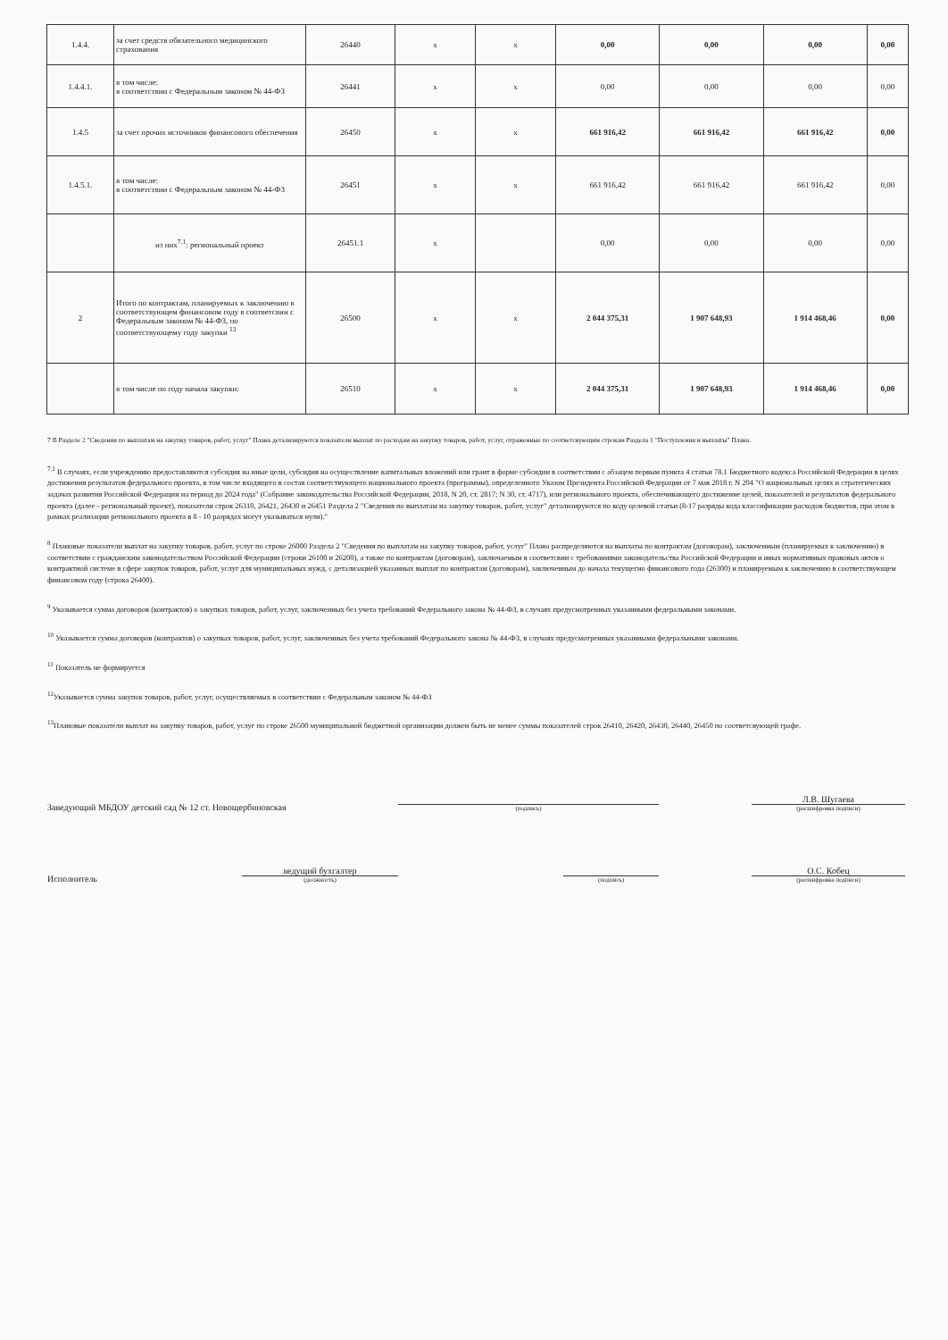| 1.4.4. | за счет средств обязательного медицинского страхования | 26440 | x | x | 0,00 | 0,00 | 0,00 | 0,00 |
| 1.4.4.1. | в том числе: в соответствии с Федеральным законом № 44-ФЗ | 26441 | x | x | 0,00 | 0,00 | 0,00 | 0,00 |
| 1.4.5 | за счет прочих источников финансового обеспечения | 26450 | x | x | 661 916,42 | 661 916,42 | 661 916,42 | 0,00 |
| 1.4.5.1. | в том числе: в соответствии с Федеральным законом № 44-ФЗ | 26451 | x | x | 661 916,42 | 661 916,42 | 661 916,42 | 0,00 |
| | из них<sup>7.1</sup>: региональный проект | 26451.1 | x | | 0,00 | 0,00 | 0,00 | 0,00 |
| 2 | Итого по контрактам, планируемых к заключению в соответствующем финансовом году в соответсвии с Федеральным законом № 44-ФЗ, по соответствующему году закупки <sup>13</sup> | 26500 | x | x | 2 044 375,31 | 1 907 648,93 | 1 914 468,46 | 0,00 |
| | в том числе по году начала закупки: | 26510 | x | x | 2 044 375,31 | 1 907 648,93 | 1 914 468,46 | 0,00 |
7 В Разделе 2 "Сведения по выплатам на закупку товаров, работ, услуг" Плана детализируются показатели выплат по расходам на закупку товаров, работ, услуг, отраженные по соответсвующим строкам Раздела 1 "Поступления и выплаты" Плана.
<sup>7.1</sup> В случаях, если учреждению предоставляются субсидия на иные цели, субсидия на осуществление капитальных вложений или грант в форме субсидии в соответствии с абзацем первым пункта 4 статьи 78.1 Бюджетного кодекса Российской Федерации в целях достижения результатов федерального проекта, в том числе входящего в состав соответствующего национального проекта (программы), определенного Указом Президента Российской Федерации от 7 мая 2018 г. N 204 "О национальных целях и стратегических задачах развития Российской Федерации на период до 2024 года" (Собрание законодательства Российской Федерации, 2018, N 20, ст. 2817; N 30, ст. 4717), или регионального проекта, обеспечивающего достижение целей, показателей и результатов федерального проекта (далее - региональный проект), показатели строк 26310, 26421, 26430 и 26451 Раздела 2 "Сведения по выплатам на закупку товаров, работ, услуг" детализируются по коду целевой статьи (8-17 разряды кода классификации расходов бюджетов, при этом в рамках реализации регионального проекта в 8 - 10 разрядах могут указываться нули)."
<sup>8</sup> Плановые показатели выплат на закупку товаров, работ, услуг по строке 26000 Раздела 2 "Сведения по выплатам на закупку товаров, работ, услуг" Плана распределяются на выплаты по контрактам (договорам), заключенным (планируемых к заключению) в соответствии с гражданским законодательством Российской Федерации (строки 26100 и 26200), а также по контрактам (договорам), заключаемым в соответсвии с требованиями законодательства Российской Федерации и иных нормативных правовых актов о контрактной системе в сфере закупок товаров, работ, услуг для муниципальных нужд, с детализацией указанных выплат по контрактам (договорам), заключенным до начала текущегно финансового года (26300) и планируемым к заключению в соответствующем финансовом году (строка 26400).
<sup>9</sup> Указывается сумма договоров (контрактов) о закупках товаров, работ, услуг, заключенных без учета требований Федерального закона № 44-ФЗ, в случаях предусмотренных указанными федеральными законами.
<sup>10</sup> Указывается сумма договоров (контрактов) о закупках товаров, работ, услуг, заключенных без учета требований Федерального закона № 44-ФЗ, в случаях предусмотренных указанными федеральными законами.
<sup>11</sup> Показатель не формируется
<sup>12</sup> Указывается сумма закупок товаров, работ, услуг, осуществляемых в соответствии с Федеральным законом № 44-ФЗ
<sup>13</sup> Плановые показатели выплат на закупку товаров, работ, услуг по строке 26500 муниципальной бюджетной организации должен быть не менее суммы показателей строк 26410, 26420, 26430, 26440, 26450 по соответсвующей графе.
Заведующий МБДОУ детский сад № 12 ст. Новощербиновская
(подпись)
Л.В. Шугаева
(расшифровка подписи)
Исполнитель
ведущий бухгалтер
(должность)
(подпись)
О.С. Кобец
(расшифровка подписи)